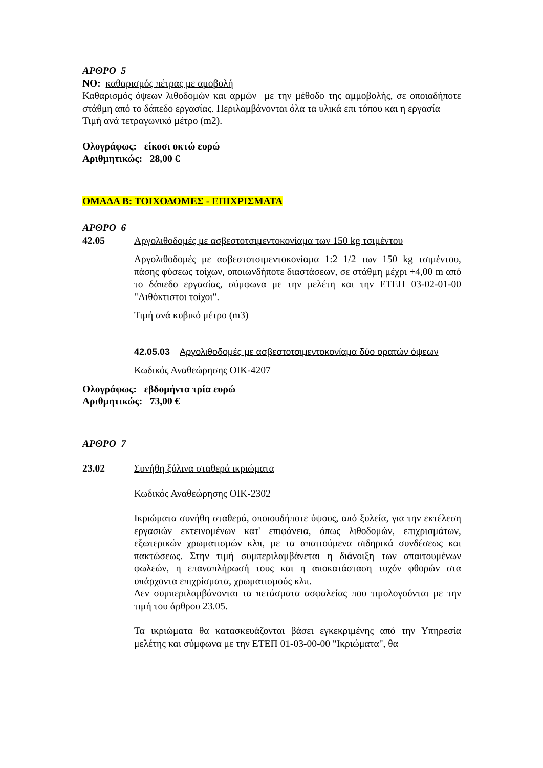ΑΡΘΡΟ 5
ΝΟ: καθαρισμός πέτρας με αμοβολή
Καθαρισμός όψεων λιθοδομών και αρμών με την μέθοδο της αμμοβολής, σε οποιαδήποτε στάθμη από το δάπεδο εργασίας. Περιλαμβάνονται όλα τα υλικά επι τόπου και η εργασία
Τιμή ανά τετραγωνικό μέτρο (m2).
Ολογράφως: είκοσι οκτώ ευρώ
Αριθμητικώς: 28,00 €
ΟΜΑΔΑ Β: ΤΟΙΧΟΔΟΜΕΣ - ΕΠΙΧΡΙΣΜΑΤΑ
ΑΡΘΡΟ 6
42.05 Αργολιθοδομές με ασβεστοτσιμεντοκονίαμα των 150 kg τσιμέντου
Αργολιθοδομές με ασβεστοτσιμεντοκονίαμα 1:2 1/2 των 150 kg τσιμέντου, πάσης φύσεως τοίχων, οποιωνδήποτε διαστάσεων, σε στάθμη μέχρι +4,00 m από το δάπεδο εργασίας, σύμφωνα με την μελέτη και την ΕΤΕΠ 03-02-01-00 "Λιθόκτιστοι τοίχοι".
Τιμή ανά κυβικό μέτρο (m3)
42.05.03 Αργολιθοδομές με ασβεστοτσιμεντοκονίαμα δύο ορατών όψεων
Κωδικός Αναθεώρησης ΟΙΚ-4207
Ολογράφως: εβδομήντα τρία ευρώ
Αριθμητικώς: 73,00 €
ΑΡΘΡΟ 7
23.02 Συνήθη ξύλινα σταθερά ικριώματα
Κωδικός Αναθεώρησης ΟΙΚ-2302
Ικριώματα συνήθη σταθερά, οποιουδήποτε ύψους, από ξυλεία, για την εκτέλεση εργασιών εκτεινομένων κατ' επιφάνεια, όπως λιθοδομών, επιχρισμάτων, εξωτερικών χρωματισμών κλπ, με τα απαιτούμενα σιδηρικά συνδέσεως και πακτώσεως. Στην τιμή συμπεριλαμβάνεται η διάνοιξη των απαιτουμένων φωλεών, η επαναπλήρωσή τους και η αποκατάσταση τυχόν φθορών στα υπάρχοντα επιχρίσματα, χρωματισμούς κλπ.
Δεν συμπεριλαμβάνονται τα πετάσματα ασφαλείας που τιμολογούνται με την τιμή του άρθρου 23.05.
Τα ικριώματα θα κατασκευάζονται βάσει εγκεκριμένης από την Υπηρεσία μελέτης και σύμφωνα με την ΕΤΕΠ 01-03-00-00 "Ικριώματα", θα